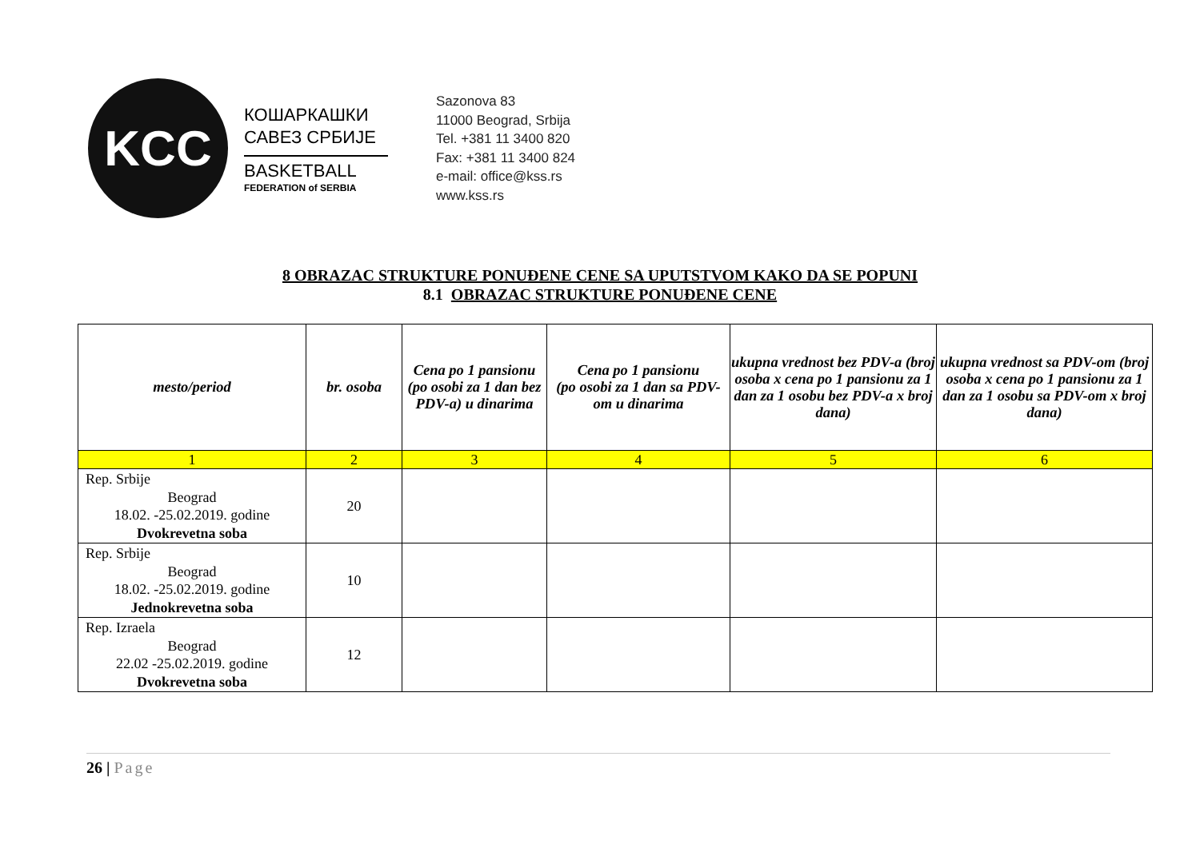KCC
КОШАРКАШКИ
САВЕЗ СРБИЈЕ
BASKETBALL
FEDERATION of SERBIA
Sazonova 83
11000 Beograd, Srbija
Tel. +381 11 3400 820
Fax: +381 11 3400 824
e-mail: office@kss.rs
www.kss.rs
8 OBRAZAC STRUKTURE PONUĐENE CENE SA UPUTSTVOM KAKO DA SE POPUNI
8.1 OBRAZAC STRUKTURE PONUĐENE CENE
| mesto/period | br. osoba | Cena po 1 pansionu (po osobi za 1 dan bez PDV-a) u dinarima | Cena po 1 pansionu (po osobi za 1 dan sa PDV-om u dinarima | ukupna vrednost bez PDV-a (broj osoba x cena po 1 pansionu za 1 dan za 1 osobu bez PDV-a x broj dana) | ukupna vrednost sa PDV-om (broj osoba x cena po 1 pansionu za 1 dan za 1 osobu sa PDV-om x broj dana) |
| --- | --- | --- | --- | --- | --- |
| 1 | 2 | 3 | 4 | 5 | 6 |
| Rep. Srbije Beograd 18.02. -25.02.2019. godine Dvokrevetna soba | 20 | | | | |
| Rep. Srbije Beograd 18.02. -25.02.2019. godine Jednokrevetna soba | 10 | | | | |
| Rep. Izraela Beograd 22.02 -25.02.2019. godine Dvokrevetna soba | 12 | | | | |
26 | Page